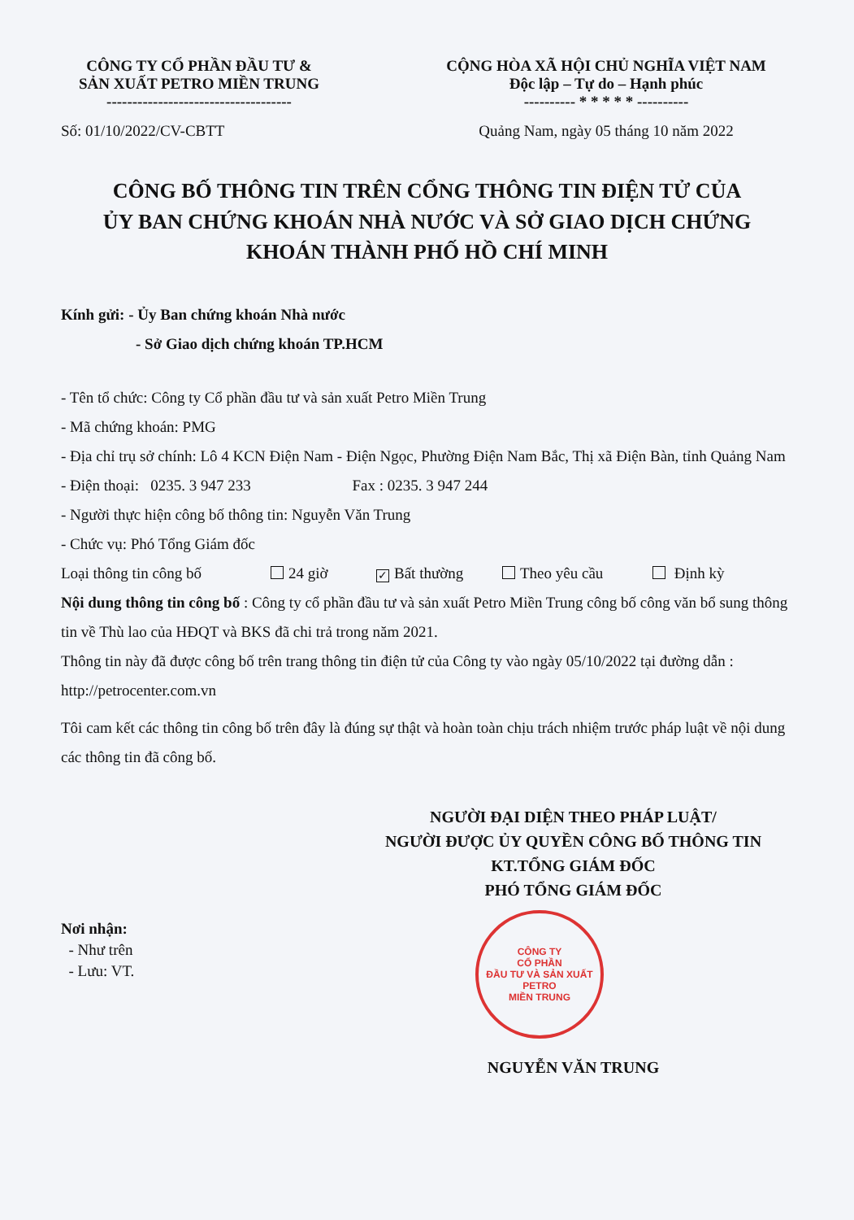CÔNG TY CỔ PHẦN ĐẦU TƯ &
SẢN XUẤT PETRO MIỀN TRUNG
------------------------------------
Số: 01/10/2022/CV-CBTT
CỘNG HÒA XÃ HỘI CHỦ NGHĨA VIỆT NAM
Độc lập – Tự do – Hạnh phúc
---------- * * * * * ----------
Quảng Nam, ngày 05 tháng 10 năm 2022
CÔNG BỐ THÔNG TIN TRÊN CỔNG THÔNG TIN ĐIỆN TỬ CỦA
ỦY BAN CHỨNG KHOÁN NHÀ NƯỚC VÀ SỞ GIAO DỊCH CHỨNG
KHOÁN THÀNH PHỐ HỒ CHÍ MINH
Kính gửi: - Ủy Ban chứng khoán Nhà nước
- Sở Giao dịch chứng khoán TP.HCM
- Tên tổ chức: Công ty Cổ phần đầu tư và sản xuất Petro Miền Trung
- Mã chứng khoán: PMG
- Địa chỉ trụ sở chính: Lô 4 KCN Điện Nam - Điện Ngọc, Phường Điện Nam Bắc, Thị xã Điện Bàn, tỉnh Quảng Nam
- Điện thoại: 0235. 3 947 233 Fax : 0235. 3 947 244
- Người thực hiện công bố thông tin: Nguyễn Văn Trung
- Chức vụ: Phó Tổng Giám đốc
Loại thông tin công bố 24 giờ ✓ Bất thường Theo yêu cầu Định kỳ
Nội dung thông tin công bố : Công ty cổ phần đầu tư và sản xuất Petro Miền Trung công bố công văn bổ sung thông tin về Thù lao của HĐQT và BKS đã chi trả trong năm 2021.
Thông tin này đã được công bố trên trang thông tin điện tử của Công ty vào ngày 05/10/2022 tại đường dẫn : http://petrocenter.com.vn
Tôi cam kết các thông tin công bố trên đây là đúng sự thật và hoàn toàn chịu trách nhiệm trước pháp luật về nội dung các thông tin đã công bố.
NGƯỜI ĐẠI DIỆN THEO PHÁP LUẬT/
NGƯỜI ĐƯỢC ỦY QUYỀN CÔNG BỐ THÔNG TIN
KT.TỔNG GIÁM ĐỐC
PHÓ TỔNG GIÁM ĐỐC
Nơi nhận:
- Như trên
- Lưu: VT.
CÔNG TY
CỔ PHẦN
ĐẦU TƯ VÀ SẢN XUẤT
PETRO
MIỀN TRUNG
NGUYỄN VĂN TRUNG